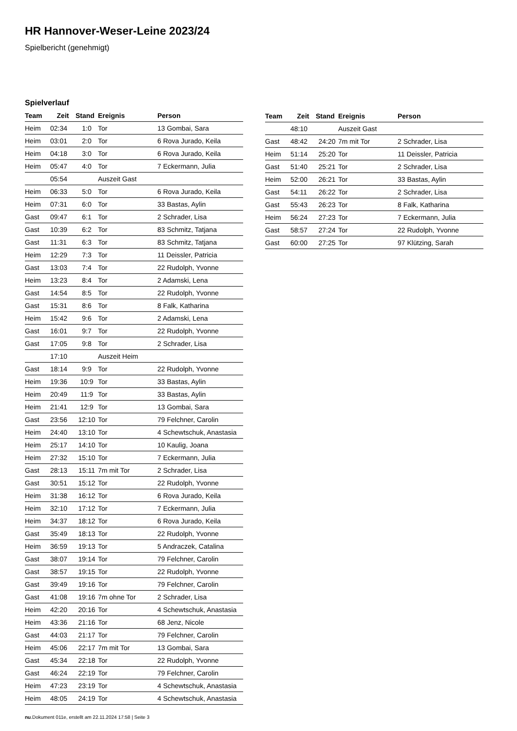HR Hannover-Weser-Leine 2023/24
Spielbericht (genehmigt)
Spielverlauf
| Team | Zeit | Stand | Ereignis | Person |
| --- | --- | --- | --- | --- |
| Heim | 02:34 | 1:0 | Tor | 13 Gombai, Sara |
| Heim | 03:01 | 2:0 | Tor | 6 Rova Jurado, Keila |
| Heim | 04:18 | 3:0 | Tor | 6 Rova Jurado, Keila |
| Heim | 05:47 | 4:0 | Tor | 7 Eckermann, Julia |
| | 05:54 | | Auszeit Gast | |
| Heim | 06:33 | 5:0 | Tor | 6 Rova Jurado, Keila |
| Heim | 07:31 | 6:0 | Tor | 33 Bastas, Aylin |
| Gast | 09:47 | 6:1 | Tor | 2 Schrader, Lisa |
| Gast | 10:39 | 6:2 | Tor | 83 Schmitz, Tatjana |
| Gast | 11:31 | 6:3 | Tor | 83 Schmitz, Tatjana |
| Heim | 12:29 | 7:3 | Tor | 11 Deissler, Patricia |
| Gast | 13:03 | 7:4 | Tor | 22 Rudolph, Yvonne |
| Heim | 13:23 | 8:4 | Tor | 2 Adamski, Lena |
| Gast | 14:54 | 8:5 | Tor | 22 Rudolph, Yvonne |
| Gast | 15:31 | 8:6 | Tor | 8 Falk, Katharina |
| Heim | 15:42 | 9:6 | Tor | 2 Adamski, Lena |
| Gast | 16:01 | 9:7 | Tor | 22 Rudolph, Yvonne |
| Gast | 17:05 | 9:8 | Tor | 2 Schrader, Lisa |
| | 17:10 | | Auszeit Heim | |
| Gast | 18:14 | 9:9 | Tor | 22 Rudolph, Yvonne |
| Heim | 19:36 | 10:9 | Tor | 33 Bastas, Aylin |
| Heim | 20:49 | 11:9 | Tor | 33 Bastas, Aylin |
| Heim | 21:41 | 12:9 | Tor | 13 Gombai, Sara |
| Gast | 23:56 | 12:10 | Tor | 79 Felchner, Carolin |
| Heim | 24:40 | 13:10 | Tor | 4 Schewtschuk, Anastasia |
| Heim | 25:17 | 14:10 | Tor | 10 Kaulig, Joana |
| Heim | 27:32 | 15:10 | Tor | 7 Eckermann, Julia |
| Gast | 28:13 | 15:11 | 7m mit Tor | 2 Schrader, Lisa |
| Gast | 30:51 | 15:12 | Tor | 22 Rudolph, Yvonne |
| Heim | 31:38 | 16:12 | Tor | 6 Rova Jurado, Keila |
| Heim | 32:10 | 17:12 | Tor | 7 Eckermann, Julia |
| Heim | 34:37 | 18:12 | Tor | 6 Rova Jurado, Keila |
| Gast | 35:49 | 18:13 | Tor | 22 Rudolph, Yvonne |
| Heim | 36:59 | 19:13 | Tor | 5 Andraczek, Catalina |
| Gast | 38:07 | 19:14 | Tor | 79 Felchner, Carolin |
| Gast | 38:57 | 19:15 | Tor | 22 Rudolph, Yvonne |
| Gast | 39:49 | 19:16 | Tor | 79 Felchner, Carolin |
| Gast | 41:08 | 19:16 | 7m ohne Tor | 2 Schrader, Lisa |
| Heim | 42:20 | 20:16 | Tor | 4 Schewtschuk, Anastasia |
| Heim | 43:36 | 21:16 | Tor | 68 Jenz, Nicole |
| Gast | 44:03 | 21:17 | Tor | 79 Felchner, Carolin |
| Heim | 45:06 | 22:17 | 7m mit Tor | 13 Gombai, Sara |
| Gast | 45:34 | 22:18 | Tor | 22 Rudolph, Yvonne |
| Gast | 46:24 | 22:19 | Tor | 79 Felchner, Carolin |
| Heim | 47:23 | 23:19 | Tor | 4 Schewtschuk, Anastasia |
| Heim | 48:05 | 24:19 | Tor | 4 Schewtschuk, Anastasia |
| Team | Zeit | Stand | Ereignis | Person |
| --- | --- | --- | --- | --- |
| | 48:10 | | Auszeit Gast | |
| Gast | 48:42 | 24:20 | 7m mit Tor | 2 Schrader, Lisa |
| Heim | 51:14 | 25:20 | Tor | 11 Deissler, Patricia |
| Gast | 51:40 | 25:21 | Tor | 2 Schrader, Lisa |
| Heim | 52:00 | 26:21 | Tor | 33 Bastas, Aylin |
| Gast | 54:11 | 26:22 | Tor | 2 Schrader, Lisa |
| Gast | 55:43 | 26:23 | Tor | 8 Falk, Katharina |
| Heim | 56:24 | 27:23 | Tor | 7 Eckermann, Julia |
| Gast | 58:57 | 27:24 | Tor | 22 Rudolph, Yvonne |
| Gast | 60:00 | 27:25 | Tor | 97 Klützing, Sarah |
nu.Dokument 011e, erstellt am 22.11.2024 17:58 | Seite 3